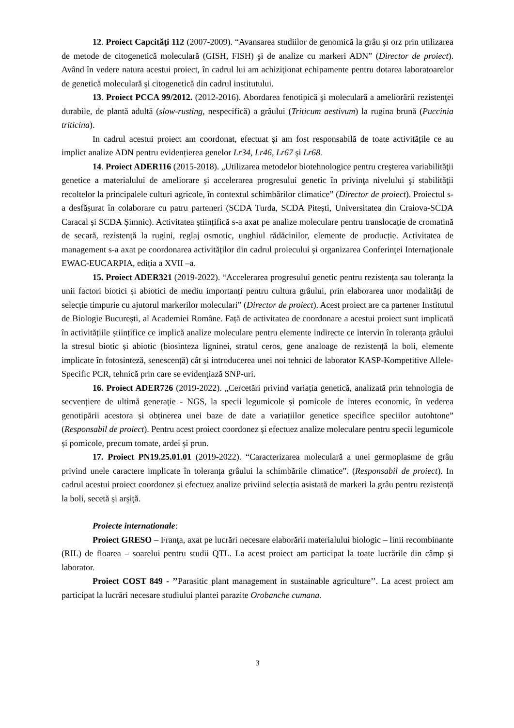12. Proiect Capcităţi 112 (2007-2009). “Avansarea studiilor de genomică la grâu şi orz prin utilizarea de metode de citogenetică moleculară (GISH, FISH) şi de analize cu markeri ADN” (Director de proiect). Având în vedere natura acestui proiect, în cadrul lui am achiziţionat echipamente pentru dotarea laboratoarelor de genetică moleculară şi citogenetică din cadrul institutului.
13. Proiect PCCA 99/2012. (2012-2016). Abordarea fenotipică şi moleculară a ameliorării rezistenţei durabile, de plantă adultă (slow-rusting, nespecifică) a grâului (Triticum aestivum) la rugina brună (Puccinia triticina).
In cadrul acestui proiect am coordonat, efectuat și am fost responsabilă de toate activitățile ce au implict analize ADN pentru evidențierea genelor Lr34, Lr46, Lr67 și Lr68.
14. Proiect ADER116 (2015-2018). „Utilizarea metodelor biotehnologice pentru creşterea variabilităţii genetice a materialului de ameliorare și accelerarea progresului genetic în privinţa nivelului şi stabilităţii recoltelor la principalele culturi agricole, în contextul schimbărilor climatice” (Director de proiect). Proiectul s-a desfășurat în colaborare cu patru parteneri (SCDA Turda, SCDA Pitești, Universitatea din Craiova-SCDA Caracal și SCDA Șimnic). Activitatea științifică s-a axat pe analize moleculare pentru translocație de cromatină de secară, rezistență la rugini, reglaj osmotic, unghiul rădăcinilor, elemente de producție. Activitatea de management s-a axat pe coordonarea activităților din cadrul proiecului și organizarea Conferinței Internaționale EWAC-EUCARPIA, ediția a XVII –a.
15. Proiect ADER321 (2019-2022). “Accelerarea progresului genetic pentru rezistența sau toleranța la unii factori biotici și abiotici de mediu importanți pentru cultura grâului, prin elaborarea unor modalități de selecție timpurie cu ajutorul markerilor moleculari” (Director de proiect). Acest proiect are ca partener Institutul de Biologie București, al Academiei Române. Față de activitatea de coordonare a acestui proiect sunt implicată în activitățiile științifice ce implică analize moleculare pentru elemente indirecte ce intervin în toleranța grâului la stresul biotic și abiotic (biosinteza ligninei, stratul ceros, gene analoage de rezistență la boli, elemente implicate în fotosinteză, senescență) cât și introducerea unei noi tehnici de laborator KASP-Kompetitive Allele-Specific PCR, tehnică prin care se evidențiază SNP-uri.
16. Proiect ADER726 (2019-2022). „Cercetări privind variația genetică, analizată prin tehnologia de secvențiere de ultimă generație - NGS, la specii legumicole și pomicole de interes economic, în vederea genotipării acestora și obținerea unei baze de date a variațiilor genetice specifice speciilor autohtone” (Responsabil de proiect). Pentru acest proiect coordonez și efectuez analize moleculare pentru specii legumicole și pomicole, precum tomate, ardei și prun.
17. Proiect PN19.25.01.01 (2019-2022). “Caracterizarea moleculară a unei germoplasme de grâu privind unele caractere implicate în toleranța grâului la schimbările climatice”. (Responsabil de proiect). In cadrul acestui proiect coordonez și efectuez analize priviind selecția asistată de markeri la grâu pentru rezistență la boli, secetă și arșiță.
Proiecte internationale:
Proiect GRESO – Franţa, axat pe lucrări necesare elaborării materialului biologic – linii recombinante (RIL) de floarea – soarelui pentru studii QTL. La acest proiect am participat la toate lucrările din câmp şi laborator.
Proiect COST 849 - ’’Parasitic plant management in sustainable agriculture’’. La acest proiect am participat la lucrări necesare studiului plantei parazite Orobanche cumana.
3